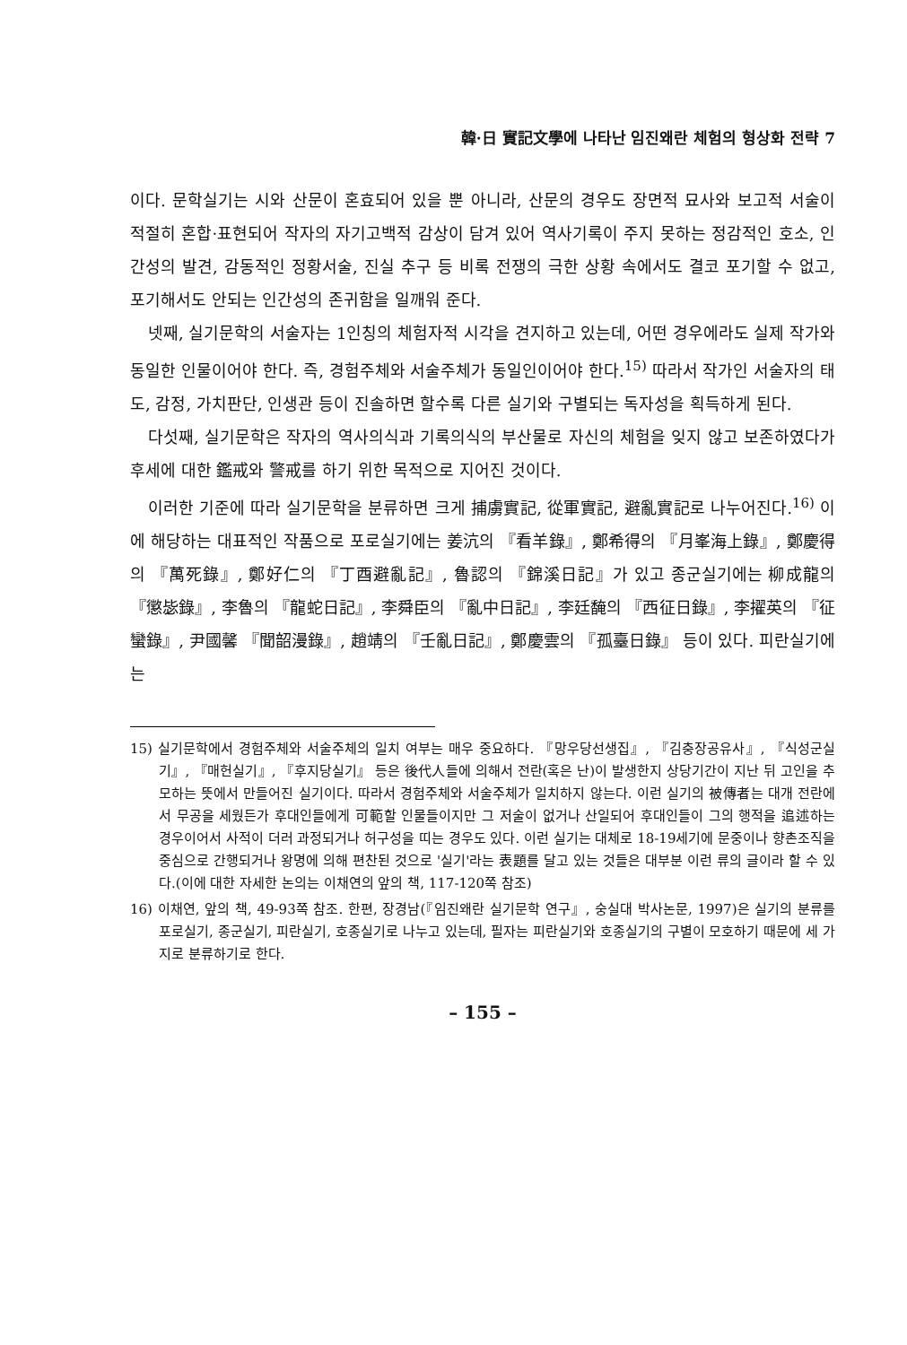韓·日 實記文學에 나타난 임진왜란 체험의 형상화 전략 7
이다. 문학실기는 시와 산문이 혼효되어 있을 뿐 아니라, 산문의 경우도 장면적 묘사와 보고적 서술이 적절히 혼합·표현되어 작자의 자기고백적 감상이 담겨 있어 역사기록이 주지 못하는 정감적인 호소, 인간성의 발견, 감동적인 정황서술, 진실 추구 등 비록 전쟁의 극한 상황 속에서도 결코 포기할 수 없고, 포기해서도 안되는 인간성의 존귀함을 일깨워 준다.
넷째, 실기문학의 서술자는 1인칭의 체험자적 시각을 견지하고 있는데, 어떤 경우에라도 실제 작가와 동일한 인물이어야 한다. 즉, 경험주체와 서술주체가 동일인이어야 한다.<sup>15)</sup> 따라서 작가인 서술자의 태도, 감정, 가치판단, 인생관 등이 진솔하면 할수록 다른 실기와 구별되는 독자성을 획득하게 된다.
다섯째, 실기문학은 작자의 역사의식과 기록의식의 부산물로 자신의 체험을 잊지 않고 보존하였다가 후세에 대한 鑑戒와 警戒를 하기 위한 목적으로 지어진 것이다.
이러한 기준에 따라 실기문학을 분류하면 크게 捕虜實記, 從軍實記, 避亂實記로 나누어진다.<sup>16)</sup> 이에 해당하는 대표적인 작품으로 포로실기에는 姜沆의 『看羊錄』, 鄭希得의 『月峯海上錄』, 鄭慶得의 『萬死錄』, 鄭好仁의 『丁酉避亂記』, 魯認의 『錦溪日記』가 있고 종군실기에는 柳成龍의 『懲毖錄』, 李魯의 『龍蛇日記』, 李舜臣의 『亂中日記』, 李廷馣의 『西征日錄』, 李擢英의 『征蠻錄』, 尹國馨 『聞韶漫錄』, 趙靖의 『壬亂日記』, 鄭慶雲의 『孤臺日錄』 등이 있다. 피란실기에는
15) 실기문학에서 경험주체와 서술주체의 일치 여부는 매우 중요하다. 『망우당선생집』, 『김충장공유사』, 『식성군실기』, 『매헌실기』, 『후지당실기』 등은 後代人들에 의해서 전란(혹은 난)이 발생한지 상당기간이 지난 뒤 고인을 추모하는 뜻에서 만들어진 실기이다. 따라서 경험주체와 서술주체가 일치하지 않는다. 이런 실기의 被傳者는 대개 전란에서 무공을 세웠든가 후대인들에게 可範할 인물들이지만 그 저술이 없거나 산일되어 후대인들이 그의 행적을 追述하는 경우이어서 사적이 더러 과정되거나 허구성을 띠는 경우도 있다. 이런 실기는 대체로 18-19세기에 문중이나 향촌조직을 중심으로 간행되거나 왕명에 의해 편찬된 것으로 '실기'라는 表題를 달고 있는 것들은 대부분 이런 류의 글이라 할 수 있다.(이에 대한 자세한 논의는 이채연의 앞의 책, 117-120쪽 참조)
16) 이채연, 앞의 책, 49-93쪽 참조. 한편, 장경남(『임진왜란 실기문학 연구』, 숭실대 박사논문, 1997)은 실기의 분류를 포로실기, 종군실기, 피란실기, 호종실기로 나누고 있는데, 필자는 피란실기와 호종실기의 구별이 모호하기 때문에 세 가지로 분류하기로 한다.
– 155 –